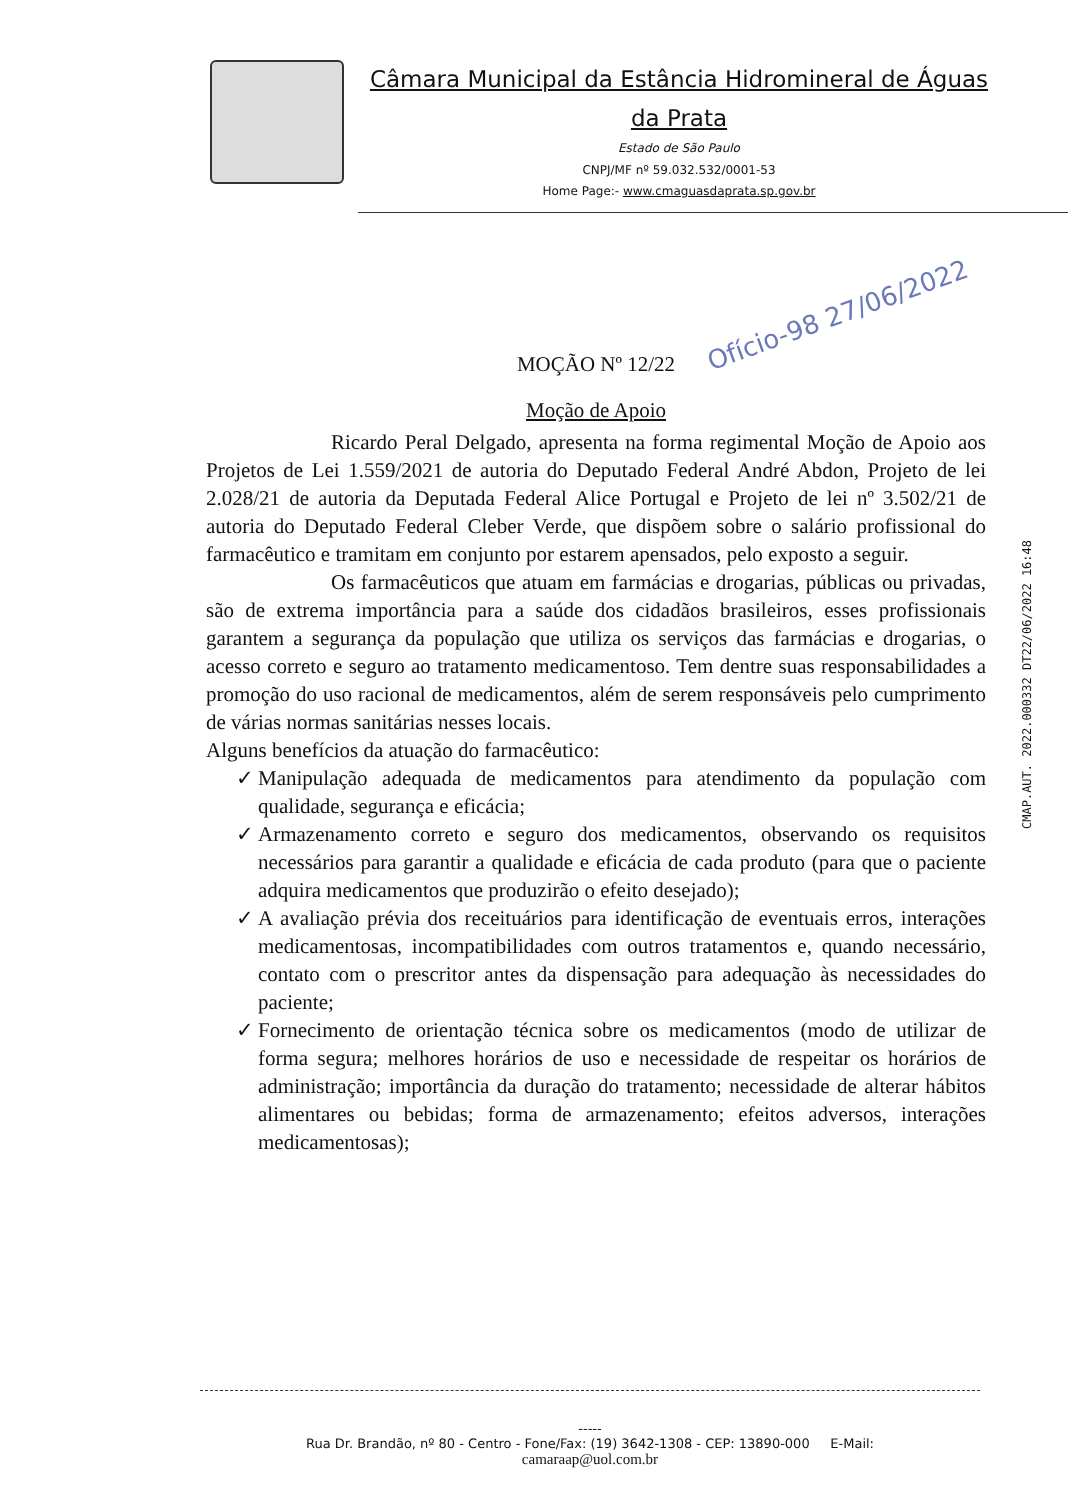Câmara Municipal da Estância Hidromineral de Águas da Prata
Estado de São Paulo
CNPJ/MF nº 59.032.532/0001-53
Home Page:- www.cmaguasdaprata.sp.gov.br
Ofício-98 27/06/2022
CMAP.AUT. 2022.000332 DT22/06/2022 16:48
MOÇÃO Nº 12/22
Moção de Apoio
Ricardo Peral Delgado, apresenta na forma regimental Moção de Apoio aos Projetos de Lei 1.559/2021 de autoria do Deputado Federal André Abdon, Projeto de lei 2.028/21 de autoria da Deputada Federal Alice Portugal e Projeto de lei nº 3.502/21 de autoria do Deputado Federal Cleber Verde, que dispõem sobre o salário profissional do farmacêutico e tramitam em conjunto por estarem apensados, pelo exposto a seguir.
Os farmacêuticos que atuam em farmácias e drogarias, públicas ou privadas, são de extrema importância para a saúde dos cidadãos brasileiros, esses profissionais garantem a segurança da população que utiliza os serviços das farmácias e drogarias, o acesso correto e seguro ao tratamento medicamentoso. Tem dentre suas responsabilidades a promoção do uso racional de medicamentos, além de serem responsáveis pelo cumprimento de várias normas sanitárias nesses locais.
Alguns benefícios da atuação do farmacêutico:
✓ Manipulação adequada de medicamentos para atendimento da população com qualidade, segurança e eficácia;
✓ Armazenamento correto e seguro dos medicamentos, observando os requisitos necessários para garantir a qualidade e eficácia de cada produto (para que o paciente adquira medicamentos que produzirão o efeito desejado);
✓ A avaliação prévia dos receituários para identificação de eventuais erros, interações medicamentosas, incompatibilidades com outros tratamentos e, quando necessário, contato com o prescritor antes da dispensação para adequação às necessidades do paciente;
✓ Fornecimento de orientação técnica sobre os medicamentos (modo de utilizar de forma segura; melhores horários de uso e necessidade de respeitar os horários de administração; importância da duração do tratamento; necessidade de alterar hábitos alimentares ou bebidas; forma de armazenamento; efeitos adversos, interações medicamentosas);
-----
Rua Dr. Brandão, nº 80 - Centro - Fone/Fax: (19) 3642-1308 - CEP: 13890-000 E-Mail:
camaraap@uol.com.br